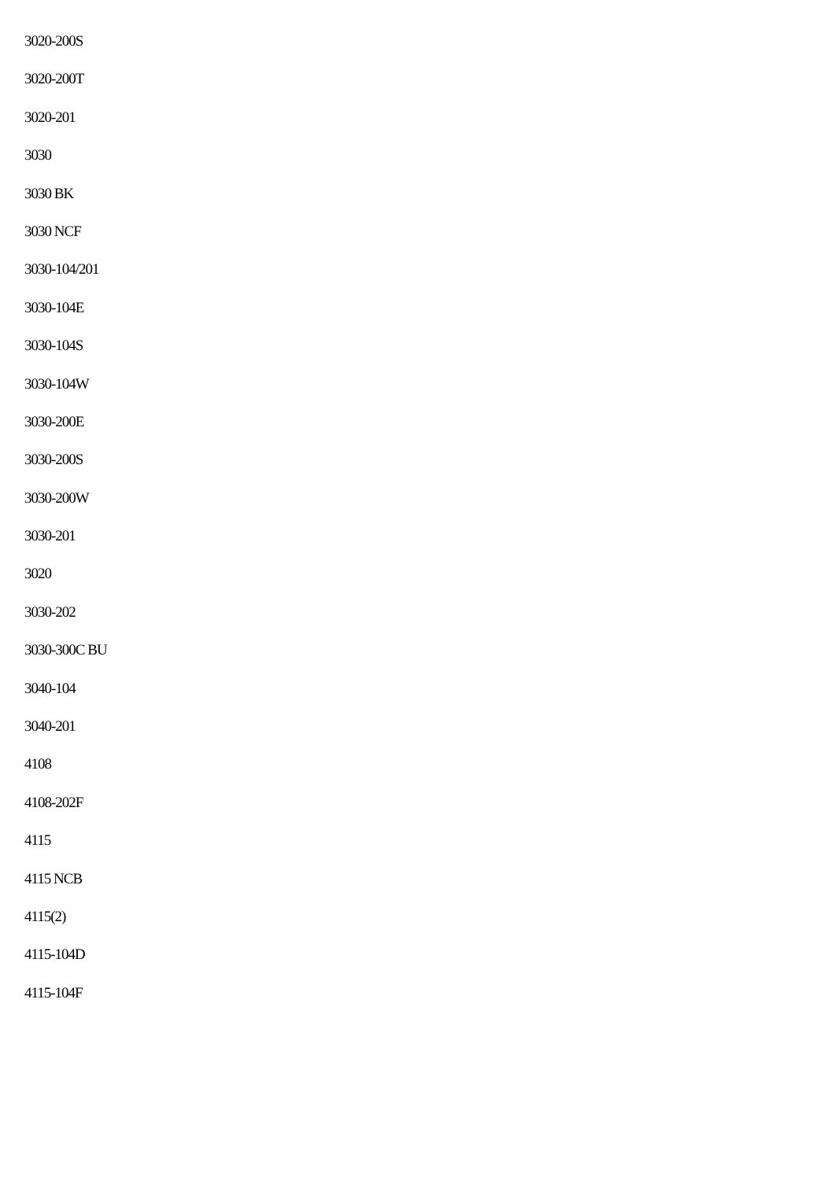3020-200S
3020-200T
3020-201
3030
3030 BK
3030 NCF
3030-104/201
3030-104E
3030-104S
3030-104W
3030-200E
3030-200S
3030-200W
3030-201
3020
3030-202
3030-300C BU
3040-104
3040-201
4108
4108-202F
4115
4115 NCB
4115(2)
4115-104D
4115-104F